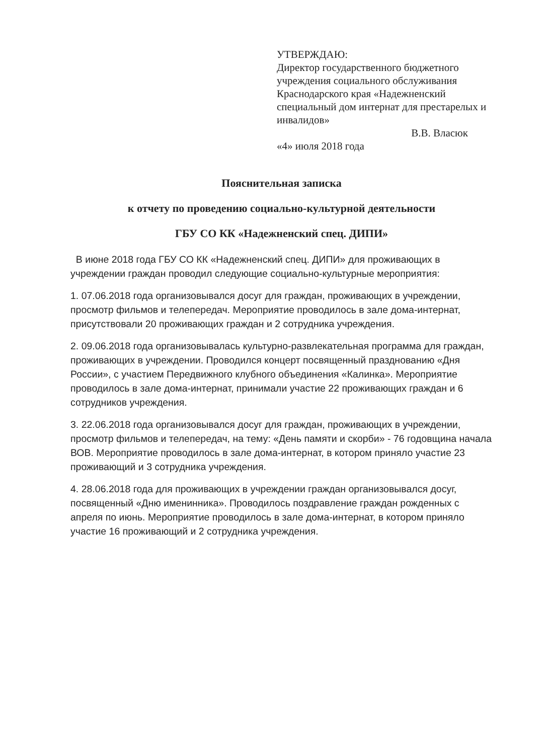УТВЕРЖДАЮ:
Директор государственного бюджетного учреждения социального обслуживания Краснодарского края «Надежненский специальный дом интернат для престарелых и инвалидов»
В.В. Власюк
«4» июля 2018 года
Пояснительная записка
к отчету по проведению социально-культурной деятельности
ГБУ СО КК «Надежненский спец. ДИПИ»
В июне 2018 года ГБУ СО КК «Надежненский спец. ДИПИ» для проживающих в учреждении граждан проводил следующие социально-культурные мероприятия:
1. 07.06.2018 года организовывался досуг для граждан, проживающих в учреждении, просмотр фильмов и телепередач. Мероприятие проводилось в зале дома-интернат, присутствовали 20 проживающих граждан и 2 сотрудника учреждения.
2. 09.06.2018 года организовывалась культурно-развлекательная программа для граждан, проживающих в учреждении. Проводился концерт посвященный празднованию «Дня России», с участием Передвижного клубного объединения «Калинка». Мероприятие проводилось в зале дома-интернат, принимали участие 22 проживающих граждан и 6 сотрудников учреждения.
3. 22.06.2018 года организовывался досуг для граждан, проживающих в учреждении, просмотр фильмов и телепередач, на тему: «День памяти и скорби» - 76 годовщина начала ВОВ. Мероприятие проводилось в зале дома-интернат, в котором приняло участие 23 проживающий и 3 сотрудника учреждения.
4. 28.06.2018 года для проживающих в учреждении граждан организовывался досуг, посвященный «Дню именинника». Проводилось поздравление граждан рожденных с апреля по июнь. Мероприятие проводилось в зале дома-интернат, в котором приняло участие 16 проживающий и 2 сотрудника учреждения.